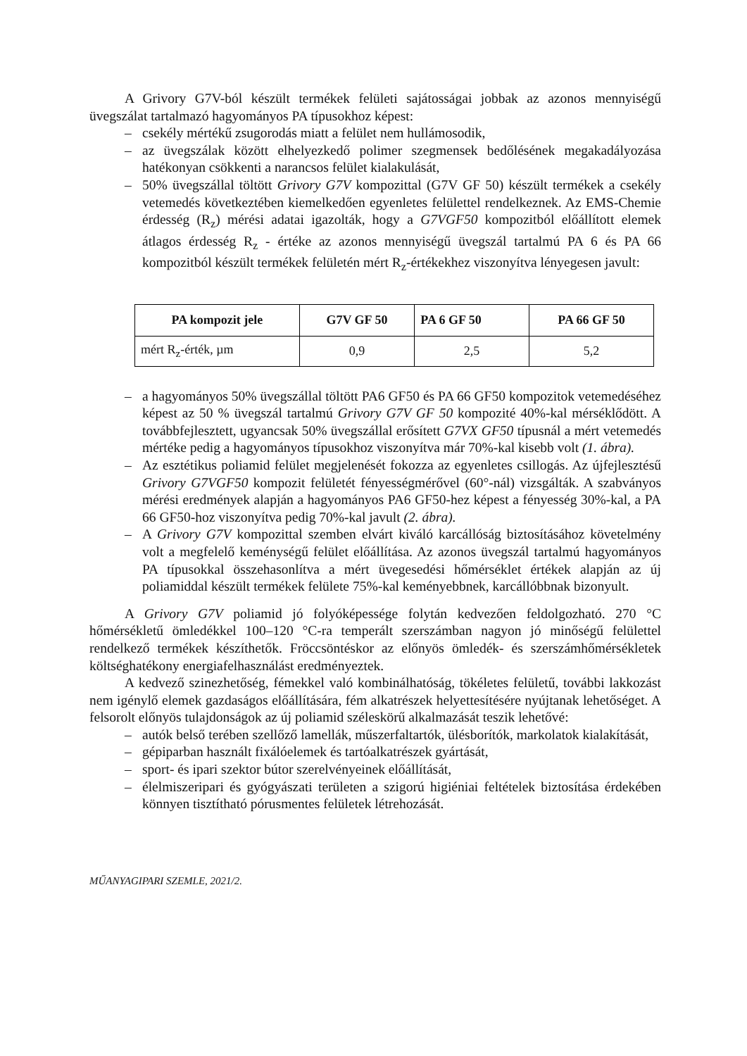A Grivory G7V-ból készült termékek felületi sajátosságai jobbak az azonos mennyiségű üvegszálat tartalmazó hagyományos PA típusokhoz képest:
– csekély mértékű zsugorodás miatt a felület nem hullámosodik,
– az üvegszálak között elhelyezkedő polimer szegmensek bedőlésének megakadályozása hatékonyan csökkenti a narancsos felület kialakulását,
– 50% üvegszállal töltött Grivory G7V kompozittal (G7V GF 50) készült termékek a csekély vetemedés következtében kiemelkedően egyenletes felülettel rendelkeznek. Az EMS-Chemie érdesség (R<sub>z</sub>) mérési adatai igazolták, hogy a G7VGF50 kompozitból előállított elemek átlagos érdesség R<sub>z</sub> - értéke az azonos mennyiségű üvegszál tartalmú PA 6 és PA 66 kompozitból készült termékek felületén mért R<sub>z</sub>-értékekhez viszonyítva lényegesen javult:
| PA kompozit jele | G7V GF 50 | PA 6 GF 50 | PA 66 GF 50 |
| --- | --- | --- | --- |
| mért R<sub>z</sub>-érték, µm | 0,9 | 2,5 | 5,2 |
– a hagyományos 50% üvegszállal töltött PA6 GF50 és PA 66 GF50 kompozitok vetemedéséhez képest az 50 % üvegszál tartalmú Grivory G7V GF 50 kompozité 40%-kal mérséklődött. A továbbfejlesztett, ugyancsak 50% üvegszállal erősített G7VX GF50 típusnál a mért vetemedés mértéke pedig a hagyományos típusokhoz viszonyítva már 70%-kal kisebb volt (1. ábra).
– Az esztétikus poliamid felület megjelenését fokozza az egyenletes csillogás. Az újfejlesztésű Grivory G7VGF50 kompozit felületét fényességmérővel (60°-nál) vizsgálták. A szabványos mérési eredmények alapján a hagyományos PA6 GF50-hez képest a fényesség 30%-kal, a PA 66 GF50-hoz viszonyítva pedig 70%-kal javult (2. ábra).
– A Grivory G7V kompozittal szemben elvárt kiváló karcállóság biztosításához követelmény volt a megfelelő keménységű felület előállítása. Az azonos üvegszál tartalmú hagyományos PA típusokkal összehasonlítva a mért üvegesedési hőmérséklet értékek alapján az új poliamiddal készült termékek felülete 75%-kal keményebbnek, karcállóbbnak bizonyult.
A Grivory G7V poliamid jó folyóképessége folytán kedvezően feldolgozható. 270 °C hőmérsékletű ömledékkel 100–120 °C-ra temperált szerszámban nagyon jó minőségű felülettel rendelkező termékek készíthetők. Fröccsöntéskor az előnyös ömledék- és szerszámhőmérsékletek költséghatékony energiafelhasználást eredményeztek.
A kedvező szinezhetőség, fémekkel való kombinálhatóság, tökéletes felületű, további lakkozást nem igénylő elemek gazdaságos előállítására, fém alkatrészek helyettesítésére nyújtanak lehetőséget. A felsorolt előnyös tulajdonságok az új poliamid széleskörű alkalmazását teszik lehetővé:
– autók belső terében szellőző lamellák, műszerfaltartók, ülésborítók, markolatok kialakítását,
– gépiparban használt fixálóelemek és tartóalkatrészek gyártását,
– sport- és ipari szektor bútor szerelvényeinek előállítását,
– élelmiszeripari és gyógyászati területen a szigorú higiéniai feltételek biztosítása érdekében könnyen tisztítható pórusmentes felületek létrehozását.
MŰANYAGIPARI SZEMLE, 2021/2.